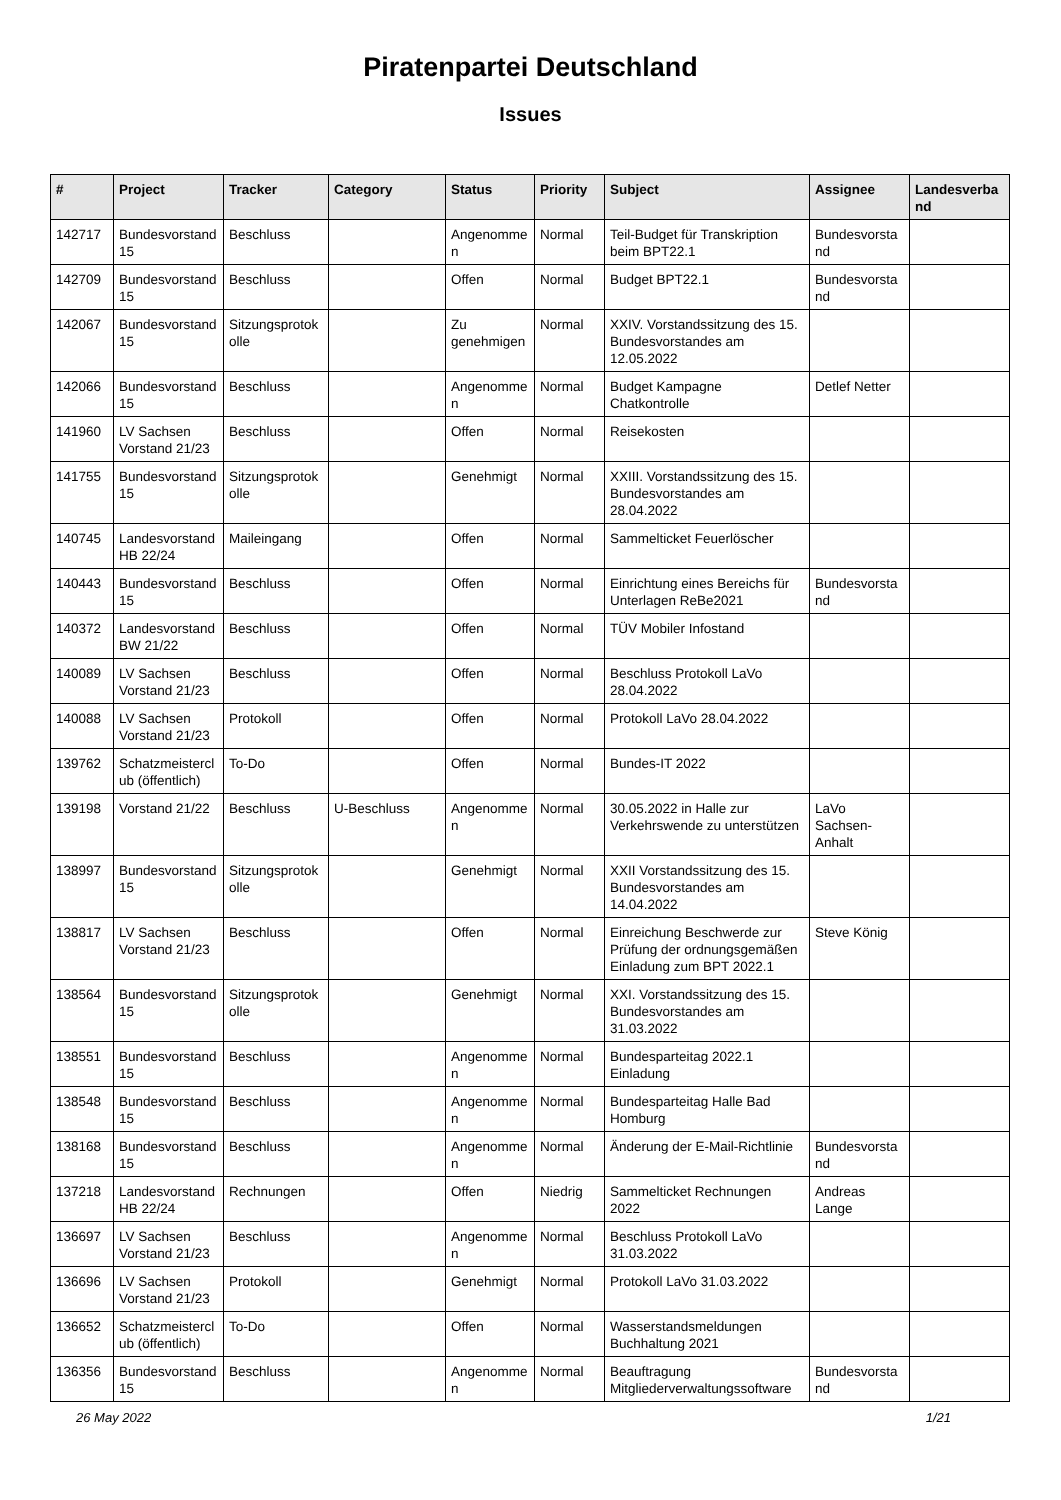Piratenpartei Deutschland
Issues
| # | Project | Tracker | Category | Status | Priority | Subject | Assignee | Landesverband |
| --- | --- | --- | --- | --- | --- | --- | --- | --- |
| 142717 | Bundesvorstand 15 | Beschluss | | Angenommen | Normal | Teil-Budget für Transkription beim BPT22.1 | Bundesvorstand | |
| 142709 | Bundesvorstand 15 | Beschluss | | Offen | Normal | Budget BPT22.1 | Bundesvorstand | |
| 142067 | Bundesvorstand 15 | Sitzungsprotokolle | | Zu genehmigen | Normal | XXIV. Vorstandssitzung des 15. Bundesvorstandes am 12.05.2022 | | |
| 142066 | Bundesvorstand 15 | Beschluss | | Angenommen | Normal | Budget Kampagne Chatkontrolle | Detlef Netter | |
| 141960 | LV Sachsen Vorstand 21/23 | Beschluss | | Offen | Normal | Reisekosten | | |
| 141755 | Bundesvorstand 15 | Sitzungsprotokolle | | Genehmigt | Normal | XXIII. Vorstandssitzung des 15. Bundesvorstandes am 28.04.2022 | | |
| 140745 | Landesvorstand HB 22/24 | Maileingang | | Offen | Normal | Sammelticket Feuerlöscher | | |
| 140443 | Bundesvorstand 15 | Beschluss | | Offen | Normal | Einrichtung eines Bereichs für Unterlagen ReBe2021 | Bundesvorstand | |
| 140372 | Landesvorstand BW 21/22 | Beschluss | | Offen | Normal | TÜV Mobiler Infostand | | |
| 140089 | LV Sachsen Vorstand 21/23 | Beschluss | | Offen | Normal | Beschluss Protokoll LaVo 28.04.2022 | | |
| 140088 | LV Sachsen Vorstand 21/23 | Protokoll | | Offen | Normal | Protokoll LaVo 28.04.2022 | | |
| 139762 | Schatzmeisterclub (öffentlich) | To-Do | | Offen | Normal | Bundes-IT 2022 | | |
| 139198 | Vorstand 21/22 | Beschluss | U-Beschluss | Angenommen | Normal | 30.05.2022 in Halle zur Verkehrswende zu unterstützen | LaVo Sachsen-Anhalt | |
| 138997 | Bundesvorstand 15 | Sitzungsprotokolle | | Genehmigt | Normal | XXII Vorstandssitzung des 15. Bundesvorstandes am 14.04.2022 | | |
| 138817 | LV Sachsen Vorstand 21/23 | Beschluss | | Offen | Normal | Einreichung Beschwerde zur Prüfung der ordnungsgemäßen Einladung zum BPT 2022.1 | Steve König | |
| 138564 | Bundesvorstand 15 | Sitzungsprotokolle | | Genehmigt | Normal | XXI. Vorstandssitzung des 15. Bundesvorstandes am 31.03.2022 | | |
| 138551 | Bundesvorstand 15 | Beschluss | | Angenommen | Normal | Bundesparteitag 2022.1 Einladung | | |
| 138548 | Bundesvorstand 15 | Beschluss | | Angenommen | Normal | Bundesparteitag Halle Bad Homburg | | |
| 138168 | Bundesvorstand 15 | Beschluss | | Angenommen | Normal | Änderung der E-Mail-Richtlinie | Bundesvorstand | |
| 137218 | Landesvorstand HB 22/24 | Rechnungen | | Offen | Niedrig | Sammelticket Rechnungen 2022 | Andreas Lange | |
| 136697 | LV Sachsen Vorstand 21/23 | Beschluss | | Angenommen | Normal | Beschluss Protokoll LaVo 31.03.2022 | | |
| 136696 | LV Sachsen Vorstand 21/23 | Protokoll | | Genehmigt | Normal | Protokoll LaVo 31.03.2022 | | |
| 136652 | Schatzmeisterclub (öffentlich) | To-Do | | Offen | Normal | Wasserstandsmeldungen Buchhaltung 2021 | | |
| 136356 | Bundesvorstand 15 | Beschluss | | Angenommen | Normal | Beauftragung Mitgliederverwaltungssoftware | Bundesvorstand | |
26 May 2022 1/21